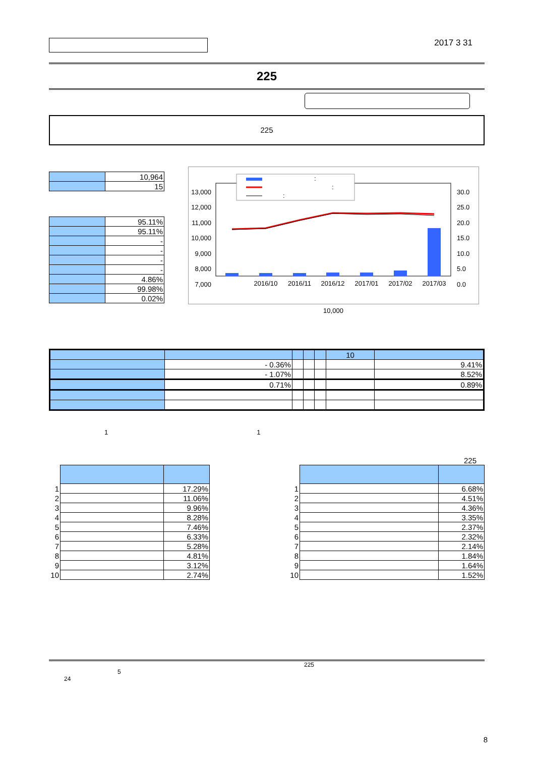2017 3 31
225
225
| | 10,964 |
| | 15 |
| | 95.11% |
| | 95.11% |
| | - |
| | - |
| | - |
| | - |
| | 4.86% |
| | 99.98% |
| | 0.02% |
13,000
12,000
11,000
10,000
9,000
8,000
7,000
30.0
25.0
20.0
15.0
10.0
5.0
0.0
2016/10
2016/11
2016/12
2017/01
2017/02
2017/03
:
:
:
10,000
| | | | | | 10 | |
| | - 0.36% | | | | | 9.41% |
| | - 1.07% | | | | | 8.52% |
| | 0.71% | | | | | 0.89% |
1 1
225
| 1 | | 17.29% |
| 2 | | 11.06% |
| 3 | | 9.96% |
| 4 | | 8.28% |
| 5 | | 7.46% |
| 6 | | 6.33% |
| 7 | | 5.28% |
| 8 | | 4.81% |
| 9 | | 3.12% |
| 10 | | 2.74% |
| 1 | | 6.68% |
| 2 | | 4.51% |
| 3 | | 4.36% |
| 4 | | 3.35% |
| 5 | | 2.37% |
| 6 | | 2.32% |
| 7 | | 2.14% |
| 8 | | 1.84% |
| 9 | | 1.64% |
| 10 | | 1.52% |
225
5
24
8